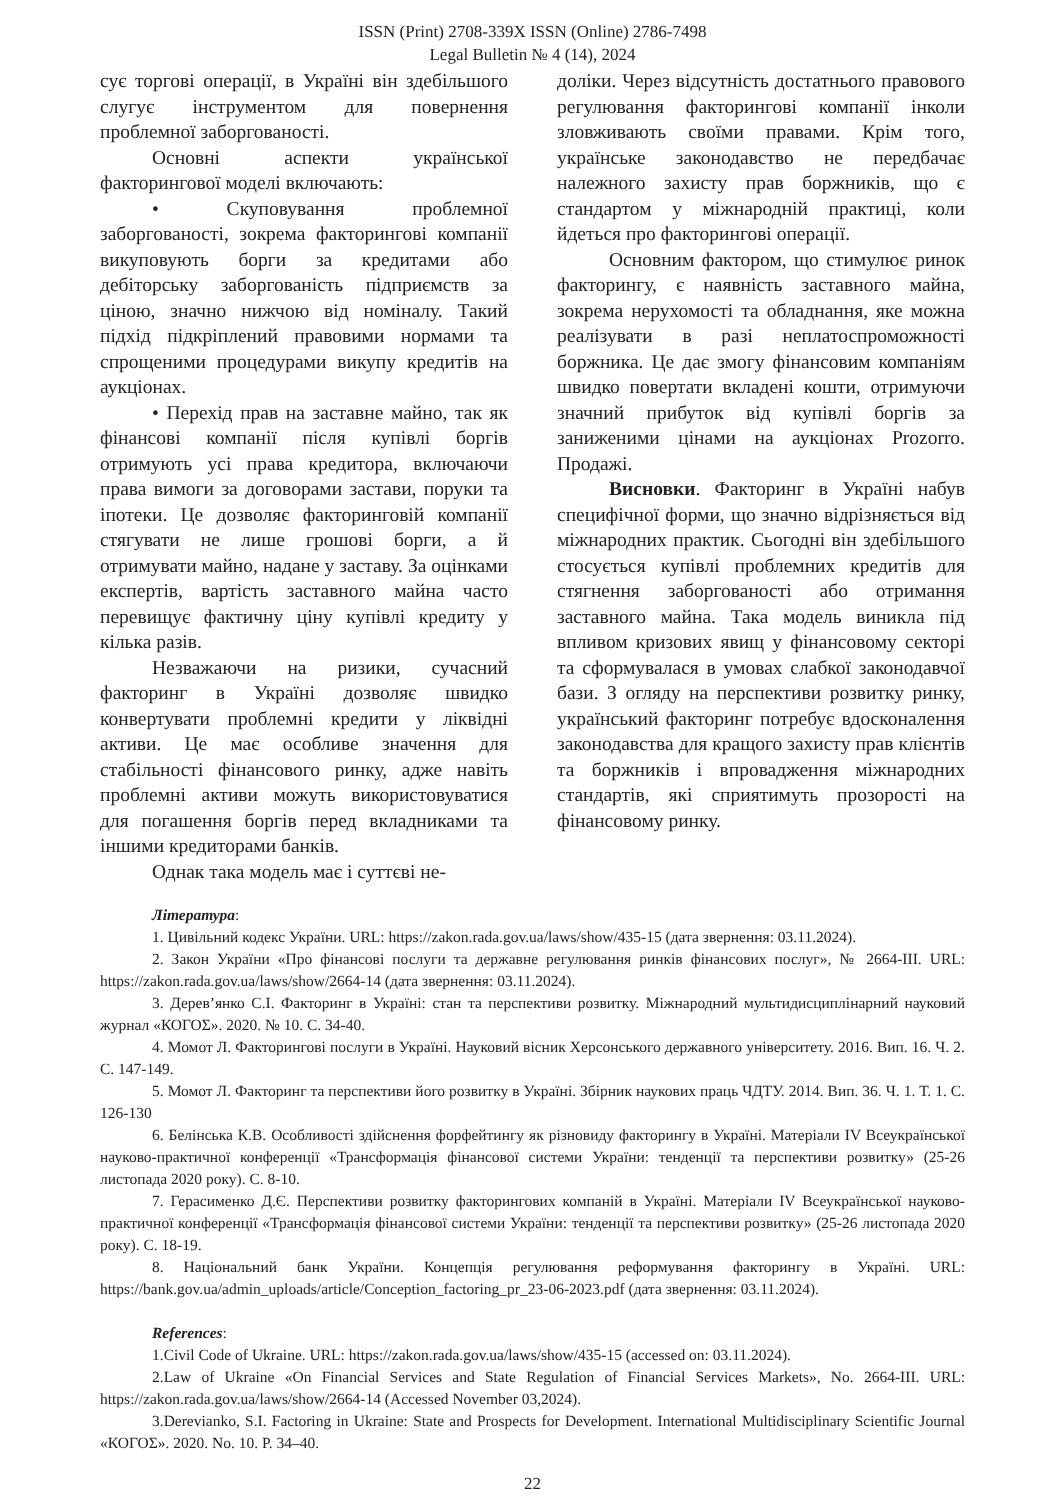ISSN (Print) 2708-339X ISSN (Online) 2786-7498
Legal Bulletin № 4 (14), 2024
сує торгові операції, в Україні він здебільшого слугує інструментом для повернення проблемної заборгованості.
Основні аспекти української факторингової моделі включають:
• Скуповування проблемної заборгованості, зокрема факторингові компанії викуповують борги за кредитами або дебіторську заборгованість підприємств за ціною, значно нижчою від номіналу. Такий підхід підкріплений правовими нормами та спрощеними процедурами викупу кредитів на аукціонах.
• Перехід прав на заставне майно, так як фінансові компанії після купівлі боргів отримують усі права кредитора, включаючи права вимоги за договорами застави, поруки та іпотеки. Це дозволяє факторинговій компанії стягувати не лише грошові борги, а й отримувати майно, надане у заставу. За оцінками експертів, вартість заставного майна часто перевищує фактичну ціну купівлі кредиту у кілька разів.
Незважаючи на ризики, сучасний факторинг в Україні дозволяє швидко конвертувати проблемні кредити у ліквідні активи. Це має особливе значення для стабільності фінансового ринку, адже навіть проблемні активи можуть використовуватися для погашення боргів перед вкладниками та іншими кредиторами банків.
Однак така модель має і суттєві не-
доліки. Через відсутність достатнього правового регулювання факторингові компанії інколи зловживають своїми правами. Крім того, українське законодавство не передбачає належного захисту прав боржників, що є стандартом у міжнародній практиці, коли йдеться про факторингові операції.
Основним фактором, що стимулює ринок факторингу, є наявність заставного майна, зокрема нерухомості та обладнання, яке можна реалізувати в разі неплатоспроможності боржника. Це дає змогу фінансовим компаніям швидко повертати вкладені кошти, отримуючи значний прибуток від купівлі боргів за заниженими цінами на аукціонах Prozorro. Продажі.
Висновки. Факторинг в Україні набув специфічної форми, що значно відрізняється від міжнародних практик. Сьогодні він здебільшого стосується купівлі проблемних кредитів для стягнення заборгованості або отримання заставного майна. Така модель виникла під впливом кризових явищ у фінансовому секторі та сформувалася в умовах слабкої законодавчої бази. З огляду на перспективи розвитку ринку, український факторинг потребує вдосконалення законодавства для кращого захисту прав клієнтів та боржників і впровадження міжнародних стандартів, які сприятимуть прозорості на фінансовому ринку.
Література:
1. Цивільний кодекс України. URL: https://zakon.rada.gov.ua/laws/show/435-15 (дата звернення: 03.11.2024).
2. Закон України «Про фінансові послуги та державне регулювання ринків фінансових послуг», № 2664-III. URL: https://zakon.rada.gov.ua/laws/show/2664-14 (дата звернення: 03.11.2024).
3. Дерев’янко С.І. Факторинг в Україні: стан та перспективи розвитку. Міжнародний мультидисциплінарний науковий журнал «КОГОΣ». 2020. № 10. С. 34-40.
4. Момот Л. Факторингові послуги в Україні. Науковий вісник Херсонського державного університету. 2016. Вип. 16. Ч. 2. С. 147-149.
5. Момот Л. Факторинг та перспективи його розвитку в Україні. Збірник наукових праць ЧДТУ. 2014. Вип. 36. Ч. 1. Т. 1. С. 126-130
6. Белінська К.В. Особливості здійснення форфейтингу як різновиду факторингу в Україні. Матеріали IV Всеукраїнської науково-практичної конференції «Трансформація фінансової системи України: тенденції та перспективи розвитку» (25-26 листопада 2020 року). С. 8-10.
7. Герасименко Д.Є. Перспективи розвитку факторингових компаній в Україні. Матеріали IV Всеукраїнської науково-практичної конференції «Трансформація фінансової системи України: тенденції та перспективи розвитку» (25-26 листопада 2020 року). С. 18-19.
8. Національний банк України. Концепція регулювання реформування факторингу в Україні. URL: https://bank.gov.ua/admin_uploads/article/Conception_factoring_pr_23-06-2023.pdf (дата звернення: 03.11.2024).
References:
1.Civil Code of Ukraine. URL: https://zakon.rada.gov.ua/laws/show/435-15 (accessed on: 03.11.2024).
2.Law of Ukraine «On Financial Services and State Regulation of Financial Services Markets», No. 2664-III. URL: https://zakon.rada.gov.ua/laws/show/2664-14 (Accessed November 03,2024).
3.Derevianko, S.I. Factoring in Ukraine: State and Prospects for Development. International Multidisciplinary Scientific Journal «КОГОΣ». 2020. No. 10. P. 34–40.
22